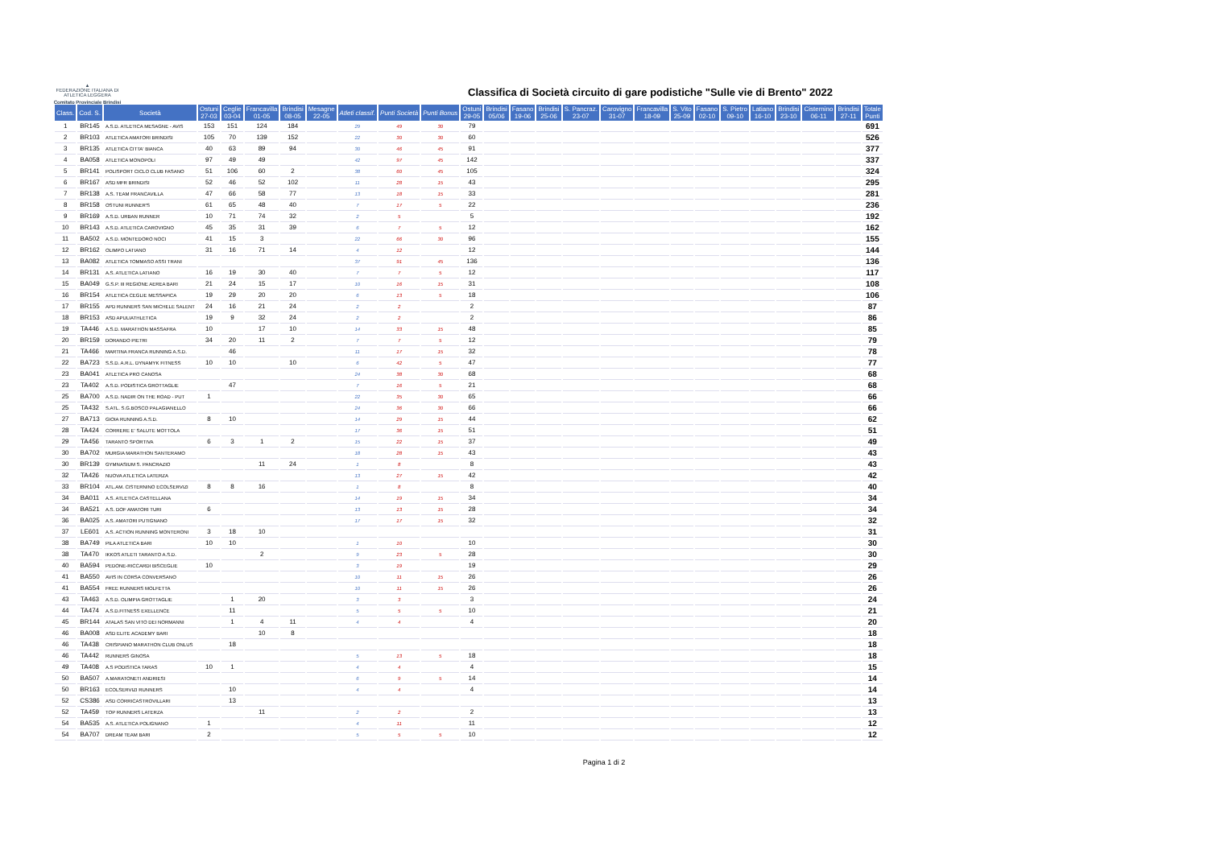▲
FEDERAZIONE ITALIANA DI ATLETICA LEGGERA
Comitato Provinciale Brindisi
Classifica di Società circuito di gare podistiche "Sulle vie di Brento" 2022
| Class. | Cod. S. | Società | Ostuni 27-03 | Ceglie 03-04 | Francavilla 01-05 | Brindisi 08-05 | Mesagne 22-05 | Atleti classif. | Punti Società | Punti Bonus | Ostuni 29-05 | Brindisi 05/06 | Fasano 19-06 | Brindisi 25-06 | S. Pancraz. 23-07 | Carovigno 31-07 | Francavilla 18-09 | S. Vito 25-09 | Fasano 02-10 | S. Pietro 09-10 | Latiano 16-10 | Brindisi 23-10 | Cisternino 06-11 | Brindisi 27-11 | Totale Punti |
| --- | --- | --- | --- | --- | --- | --- | --- | --- | --- | --- | --- | --- | --- | --- | --- | --- | --- | --- | --- | --- | --- | --- | --- | --- | --- |
| 1 | BR145 | A.S.D. ATLETICA MESAGNE - AVIS | 153 | 151 | 124 | 184 | | 29 | 49 | 30 | 79 | | | | | | | | | | | | | | 691 |
| 2 | BR103 | ATLETICA AMATORI BRINDISI | 105 | 70 | 139 | 152 | | 22 | 30 | 30 | 60 | | | | | | | | | | | | | | 526 |
| 3 | BR135 | ATLETICA CITTA' BIANCA | 40 | 63 | 89 | 94 | | 30 | 46 | 45 | 91 | | | | | | | | | | | | | | 377 |
| 4 | BA058 | ATLETICA MONOPOLI | 97 | 49 | 49 | | | 42 | 97 | 45 | 142 | | | | | | | | | | | | | | 337 |
| 5 | BR141 | POLISPORT CICLO CLUB FASANO | 51 | 106 | 60 | 2 | | 38 | 60 | 45 | 105 | | | | | | | | | | | | | | 324 |
| 6 | BR167 | ASD MFR BRINDISI | 52 | 46 | 52 | 102 | | 11 | 28 | 15 | 43 | | | | | | | | | | | | | | 295 |
| 7 | BR138 | A.S. TEAM FRANCAVILLA | 47 | 66 | 58 | 77 | | 13 | 18 | 15 | 33 | | | | | | | | | | | | | | 281 |
| 8 | BR158 | OSTUNI RUNNER'S | 61 | 65 | 48 | 40 | | 7 | 17 | 5 | 22 | | | | | | | | | | | | | | 236 |
| 9 | BR169 | A.S.D. URBAN RUNNER | 10 | 71 | 74 | 32 | | 2 | 5 | | 5 | | | | | | | | | | | | | | 192 |
| 10 | BR143 | A.S.D. ATLETICA CAROVIGNO | 45 | 35 | 31 | 39 | | 6 | 7 | 5 | 12 | | | | | | | | | | | | | | 162 |
| 11 | BA502 | A.S.D. MONTEDORO NOCI | 41 | 15 | 3 | | | 22 | 66 | 30 | 96 | | | | | | | | | | | | | | 155 |
| 12 | BR162 | OLIMPO LATIANO | 31 | 16 | 71 | 14 | | 4 | 12 | | 12 | | | | | | | | | | | | | | 144 |
| 13 | BA082 | ATLETICA TOMMASO ASSI TRANI | | | | | | 37 | 91 | 45 | 136 | | | | | | | | | | | | | | 136 |
| 14 | BR131 | A.S. ATLETICA LATIANO | 16 | 19 | 30 | 40 | | 7 | 7 | 5 | 12 | | | | | | | | | | | | | | 117 |
| 15 | BA049 | G.S.P. III REGIONE AEREA BARI | 21 | 24 | 15 | 17 | | 10 | 16 | 15 | 31 | | | | | | | | | | | | | | 108 |
| 16 | BR154 | ATLETICA CEGLIE MESSAPICA | 19 | 29 | 20 | 20 | | 6 | 13 | 5 | 18 | | | | | | | | | | | | | | 106 |
| 17 | BR155 | APD RUNNERS SAN MICHELE SALENT | 24 | 16 | 21 | 24 | | 2 | 2 | | 2 | | | | | | | | | | | | | | 87 |
| 18 | BR153 | ASD APULIATHLETICA | 19 | 9 | 32 | 24 | | 2 | 2 | | 2 | | | | | | | | | | | | | | 86 |
| 19 | TA446 | A.S.D. MARATHON MASSAFRA | 10 | | 17 | 10 | | 14 | 33 | 15 | 48 | | | | | | | | | | | | | | 85 |
| 20 | BR159 | DORANDO PIETRI | 34 | 20 | 11 | 2 | | 7 | 7 | 5 | 12 | | | | | | | | | | | | | | 79 |
| 21 | TA466 | MARTINA FRANCA RUNNING A.S.D. | | 46 | | | | 11 | 17 | 15 | 32 | | | | | | | | | | | | | | 78 |
| 22 | BA723 | S.S.D. A.R.L. DYNAMYK FITNESS | 10 | 10 | | 10 | | 6 | 42 | 5 | 47 | | | | | | | | | | | | | | 77 |
| 23 | BA041 | ATLETICA PRO CANOSA | | | | | | 24 | 38 | 30 | 68 | | | | | | | | | | | | | | 68 |
| 23 | TA402 | A.S.D. PODISTICA GROTTAGLIE | | 47 | | | | 7 | 16 | 5 | 21 | | | | | | | | | | | | | | 68 |
| 25 | BA700 | A.S.D. NADIR ON THE ROAD - PUT | 1 | | | | | 22 | 35 | 30 | 65 | | | | | | | | | | | | | | 66 |
| 25 | TA432 | S.ATL. S.G.BOSCO PALAGIANELLO | | | | | | 24 | 36 | 30 | 66 | | | | | | | | | | | | | | 66 |
| 27 | BA713 | GIOIA RUNNING A.S.D. | 8 | 10 | | | | 14 | 29 | 15 | 44 | | | | | | | | | | | | | | 62 |
| 28 | TA424 | CORRERE E' SALUTE MOTTOLA | | | | | | 17 | 36 | 15 | 51 | | | | | | | | | | | | | | 51 |
| 29 | TA456 | TARANTO SPORTIVA | 6 | 3 | 1 | 2 | | 15 | 22 | 15 | 37 | | | | | | | | | | | | | | 49 |
| 30 | BA702 | MURGIA MARATHON SANTERAMO | | | | | | 18 | 28 | 15 | 43 | | | | | | | | | | | | | | 43 |
| 30 | BR139 | GYMNASIUM S. PANCRAZIO | | | 11 | 24 | | 1 | 8 | | 8 | | | | | | | | | | | | | | 43 |
| 32 | TA426 | NUOVA ATLETICA LATERZA | | | | | | 13 | 27 | 15 | 42 | | | | | | | | | | | | | | 42 |
| 33 | BR104 | ATL.AM. CISTERNINO ECOLSERVIZI | 8 | 8 | 16 | | | 1 | 8 | | 8 | | | | | | | | | | | | | | 40 |
| 34 | BA011 | A.S. ATLETICA CASTELLANA | | | | | | 14 | 19 | 15 | 34 | | | | | | | | | | | | | | 34 |
| 34 | BA521 | A.S. DOF AMATORI TURI | 6 | | | | | 13 | 13 | 15 | 28 | | | | | | | | | | | | | | 34 |
| 36 | BA025 | A.S. AMATORI PUTIGNANO | | | | | | 17 | 17 | 15 | 32 | | | | | | | | | | | | | | 32 |
| 37 | LE601 | A.S. ACTION RUNNING MONTERONI | 3 | 18 | 10 | | | | | | | | | | | | | | | | | | | | 31 |
| 38 | BA749 | PILA ATLETICA BARI | 10 | 10 | | | | 1 | 10 | | 10 | | | | | | | | | | | | | | 30 |
| 38 | TA470 | IKKOS ATLETI TARANTO A.S.D. | | | 2 | | | 9 | 23 | 5 | 28 | | | | | | | | | | | | | | 30 |
| 40 | BA594 | PEDONE-RICCARDI BISCEGLIE | 10 | | | | | 3 | 19 | | 19 | | | | | | | | | | | | | | 29 |
| 41 | BA550 | AVIS IN CORSA CONVERSANO | | | | | | 10 | 11 | 15 | 26 | | | | | | | | | | | | | | 26 |
| 41 | BA554 | FREE RUNNERS MOLFETTA | | | | | | 10 | 11 | 15 | 26 | | | | | | | | | | | | | | 26 |
| 43 | TA463 | A.S.D. OLIMPIA GROTTAGLIE | | 1 | 20 | | | 3 | 3 | | 3 | | | | | | | | | | | | | | 24 |
| 44 | TA474 | A.S.D.FITNESS EXELLENCE | | 11 | | | | 5 | 5 | 5 | 10 | | | | | | | | | | | | | | 21 |
| 45 | BR144 | ATALAS SAN VITO DEI NORMANNI | | 1 | 4 | 11 | | 4 | 4 | | 4 | | | | | | | | | | | | | | 20 |
| 46 | BA008 | ASD ELITE ACADEMY BARI | | | 10 | 8 | | | | | | | | | | | | | | | | | | | 18 |
| 46 | TA438 | CRISPIANO MARATHON CLUB ONLUS | | 18 | | | | | | | | | | | | | | | | | | | | | 18 |
| 46 | TA442 | RUNNERS GINOSA | | | | | | 5 | 13 | 5 | 18 | | | | | | | | | | | | | | 18 |
| 49 | TA408 | A.S PODISTICA TARAS | 10 | 1 | | | | 4 | 4 | | 4 | | | | | | | | | | | | | | 15 |
| 50 | BA507 | A.MARATONETI ANDRIESI | | | | | | 6 | 9 | 5 | 14 | | | | | | | | | | | | | | 14 |
| 50 | BR163 | ECOLSERVIZI RUNNERS | | 10 | | | | 4 | 4 | | 4 | | | | | | | | | | | | | | 14 |
| 52 | CS386 | ASD CORRICASTROVILLARI | | 13 | | | | | | | | | | | | | | | | | | | | | 13 |
| 52 | TA459 | TOP RUNNERS LATERZA | | | 11 | | | 2 | 2 | | 2 | | | | | | | | | | | | | | 13 |
| 54 | BA535 | A.S. ATLETICA POLIGNANO | 1 | | | | | 4 | 11 | | 11 | | | | | | | | | | | | | | 12 |
| 54 | BA707 | DREAM TEAM BARI | 2 | | | | | 5 | 5 | 5 | 10 | | | | | | | | | | | | | | 12 |
Pagina 1 di 2